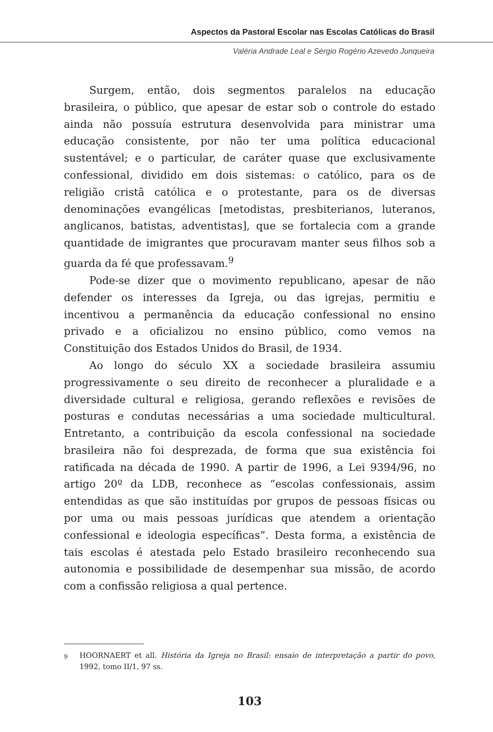Aspectos da Pastoral Escolar nas Escolas Católicas do Brasil
Valéria Andrade Leal e Sérgio Rogério Azevedo Junqueira
Surgem, então, dois segmentos paralelos na educação brasileira, o público, que apesar de estar sob o controle do estado ainda não possuía estrutura desenvolvida para ministrar uma educação consistente, por não ter uma política educacional sustentável; e o particular, de caráter quase que exclusivamente confessional, dividido em dois sistemas: o católico, para os de religião cristã católica e o protestante, para os de diversas denominações evangélicas [metodistas, presbiterianos, luteranos, anglicanos, batistas, adventistas], que se fortalecia com a grande quantidade de imigrantes que procuravam manter seus filhos sob a guarda da fé que professavam.<sup>9</sup>
Pode-se dizer que o movimento republicano, apesar de não defender os interesses da Igreja, ou das igrejas, permitiu e incentivou a permanência da educação confessional no ensino privado e a oficializou no ensino público, como vemos na Constituição dos Estados Unidos do Brasil, de 1934.
Ao longo do século XX a sociedade brasileira assumiu progressivamente o seu direito de reconhecer a pluralidade e a diversidade cultural e religiosa, gerando reflexões e revisões de posturas e condutas necessárias a uma sociedade multicultural. Entretanto, a contribuição da escola confessional na sociedade brasileira não foi desprezada, de forma que sua existência foi ratificada na década de 1990. A partir de 1996, a Lei 9394/96, no artigo 20º da LDB, reconhece as “escolas confessionais, assim entendidas as que são instituídas por grupos de pessoas físicas ou por uma ou mais pessoas jurídicas que atendem a orientação confessional e ideologia específicas”. Desta forma, a existência de tais escolas é atestada pelo Estado brasileiro reconhecendo sua autonomia e possibilidade de desempenhar sua missão, de acordo com a confissão religiosa a qual pertence.
<sup>9</sup> HOORNAERT et all. História da Igreja no Brasil: ensaio de interpretação a partir do povo, 1992, tomo II/1, 97 ss.
103